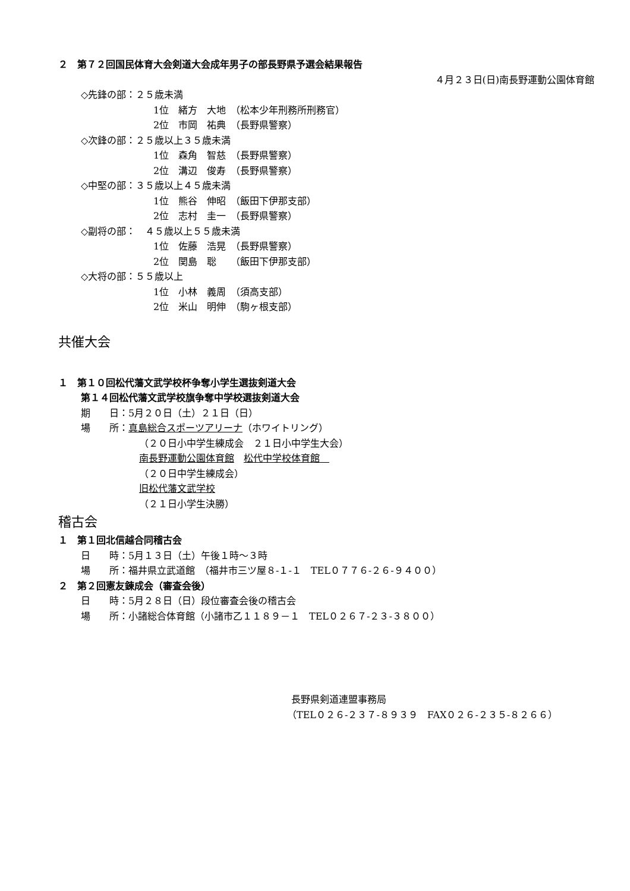２　第７２回国民体育大会剣道大会成年男子の部長野県予選会結果報告
４月２３日(日)南長野運動公園体育館
◇先鋒の部：２５歳未満
1位　緒方　大地　（松本少年刑務所刑務官）
2位　市岡　祐典　（長野県警察）
◇次鋒の部：２５歳以上３５歳未満
1位　森角　智慈　（長野県警察）
2位　溝辺　俊寿　（長野県警察）
◇中堅の部：３５歳以上４５歳未満
1位　熊谷　伸昭　（飯田下伊那支部）
2位　志村　圭一　（長野県警察）
◇副将の部：　４５歳以上５５歳未満
1位　佐藤　浩晃　（長野県警察）
2位　関島　聡　　（飯田下伊那支部）
◇大将の部：５５歳以上
1位　小林　義周　（須高支部）
2位　米山　明伸　（駒ヶ根支部）
共催大会
１　第１０回松代藩文武学校杯争奪小学生選抜剣道大会
第１４回松代藩文武学校旗争奪中学校選抜剣道大会
期　　日：5月２０日（土）２１日（日）
場　　所：真島総合スポーツアリーナ（ホワイトリング）
（２０日小中学生練成会　２１日小中学生大会）
南長野運動公園体育館　松代中学校体育館　
（２０日中学生練成会）
旧松代藩文武学校
（２１日小学生決勝）
稽古会
１　第１回北信越合同稽古会
日　　時：5月１３日（土）午後１時～３時
場　　所：福井県立武道館　（福井市三ツ屋８-１-１　TEL０７７６-２６-９４００）
２　第２回憲友錬成会（審査会後）
日　　時：5月２８日（日）段位審査会後の稽古会
場　　所：小諸総合体育館（小諸市乙１１８９－１　TEL０２６７-２３-３８００）
長野県剣道連盟事務局
（TEL０２６-２３７-８９３９　FAX０２６-２３５-８２６６）